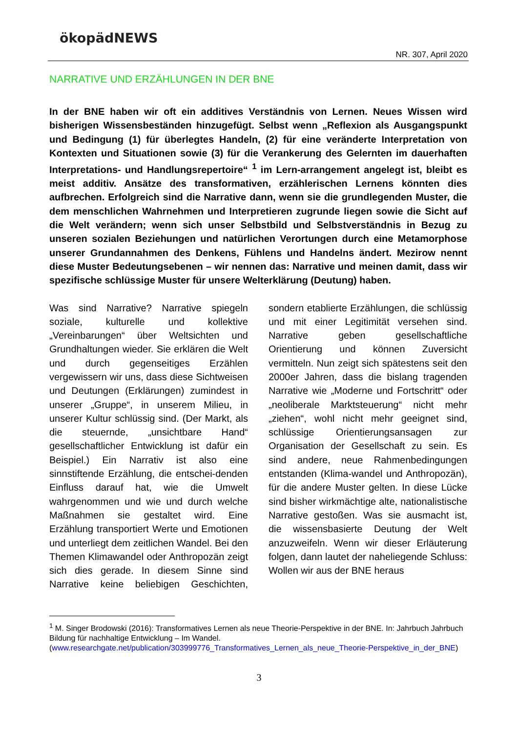ökopädNEWS
NR. 307, April 2020
NARRATIVE UND ERZÄHLUNGEN IN DER BNE
In der BNE haben wir oft ein additives Verständnis von Lernen. Neues Wissen wird bisherigen Wissensbeständen hinzugefügt. Selbst wenn „Reflexion als Ausgangspunkt und Bedingung (1) für überlegtes Handeln, (2) für eine veränderte Interpretation von Kontexten und Situationen sowie (3) für die Verankerung des Gelernten im dauerhaften Interpretations- und Handlungsrepertoire“ <sup>1</sup> im Lern-arrangement angelegt ist, bleibt es meist additiv. Ansätze des transformativen, erzählerischen Lernens könnten dies aufbrechen. Erfolgreich sind die Narrative dann, wenn sie die grundlegenden Muster, die dem menschlichen Wahrnehmen und Interpretieren zugrunde liegen sowie die Sicht auf die Welt verändern; wenn sich unser Selbstbild und Selbstverständnis in Bezug zu unseren sozialen Beziehungen und natürlichen Verortungen durch eine Metamorphose unserer Grundannahmen des Denkens, Fühlens und Handelns ändert. Mezirow nennt diese Muster Bedeutungsebenen – wir nennen das: Narrative und meinen damit, dass wir spezifische schlüssige Muster für unsere Welterklärung (Deutung) haben.
Was sind Narrative? Narrative spiegeln soziale, kulturelle und kollektive „Vereinbarungen“ über Weltsichten und Grundhaltungen wieder. Sie erklären die Welt und durch gegenseitiges Erzählen vergewissern wir uns, dass diese Sichtweisen und Deutungen (Erklärungen) zumindest in unserer „Gruppe“, in unserem Milieu, in unserer Kultur schlüssig sind. (Der Markt, als die steuernde, „unsichtbare Hand“ gesellschaftlicher Entwicklung ist dafür ein Beispiel.) Ein Narrativ ist also eine sinnstiftende Erzählung, die entschei-denden Einfluss darauf hat, wie die Umwelt wahrgenommen und wie und durch welche Maßnahmen sie gestaltet wird. Eine Erzählung transportiert Werte und Emotionen und unterliegt dem zeitlichen Wandel. Bei den Themen Klimawandel oder Anthropozän zeigt sich dies gerade. In diesem Sinne sind Narrative keine beliebigen Geschichten, sondern etablierte Erzählungen, die schlüssig und mit einer Legitimität versehen sind. Narrative geben gesellschaftliche Orientierung und können Zuversicht vermitteln. Nun zeigt sich spätestens seit den 2000er Jahren, dass die bislang tragenden Narrative wie „Moderne und Fortschritt“ oder „neoliberale Marktsteuerung“ nicht mehr „ziehen“, wohl nicht mehr geeignet sind, schlüssige Orientierungsansagen zur Organisation der Gesellschaft zu sein. Es sind andere, neue Rahmenbedingungen entstanden (Klima-wandel und Anthropozän), für die andere Muster gelten. In diese Lücke sind bisher wirkmächtige alte, nationalistische Narrative gestoßen. Was sie ausmacht ist, die wissensbasierte Deutung der Welt anzuzweifeln. Wenn wir dieser Erläuterung folgen, dann lautet der naheliegende Schluss: Wollen wir aus der BNE heraus
<sup>1</sup> M. Singer Brodowski (2016): Transformatives Lernen als neue Theorie-Perspektive in der BNE. In: Jahrbuch Jahrbuch Bildung für nachhaltige Entwicklung – Im Wandel.
(www.researchgate.net/publication/303999776_Transformatives_Lernen_als_neue_Theorie-Perspektive_in_der_BNE)
3